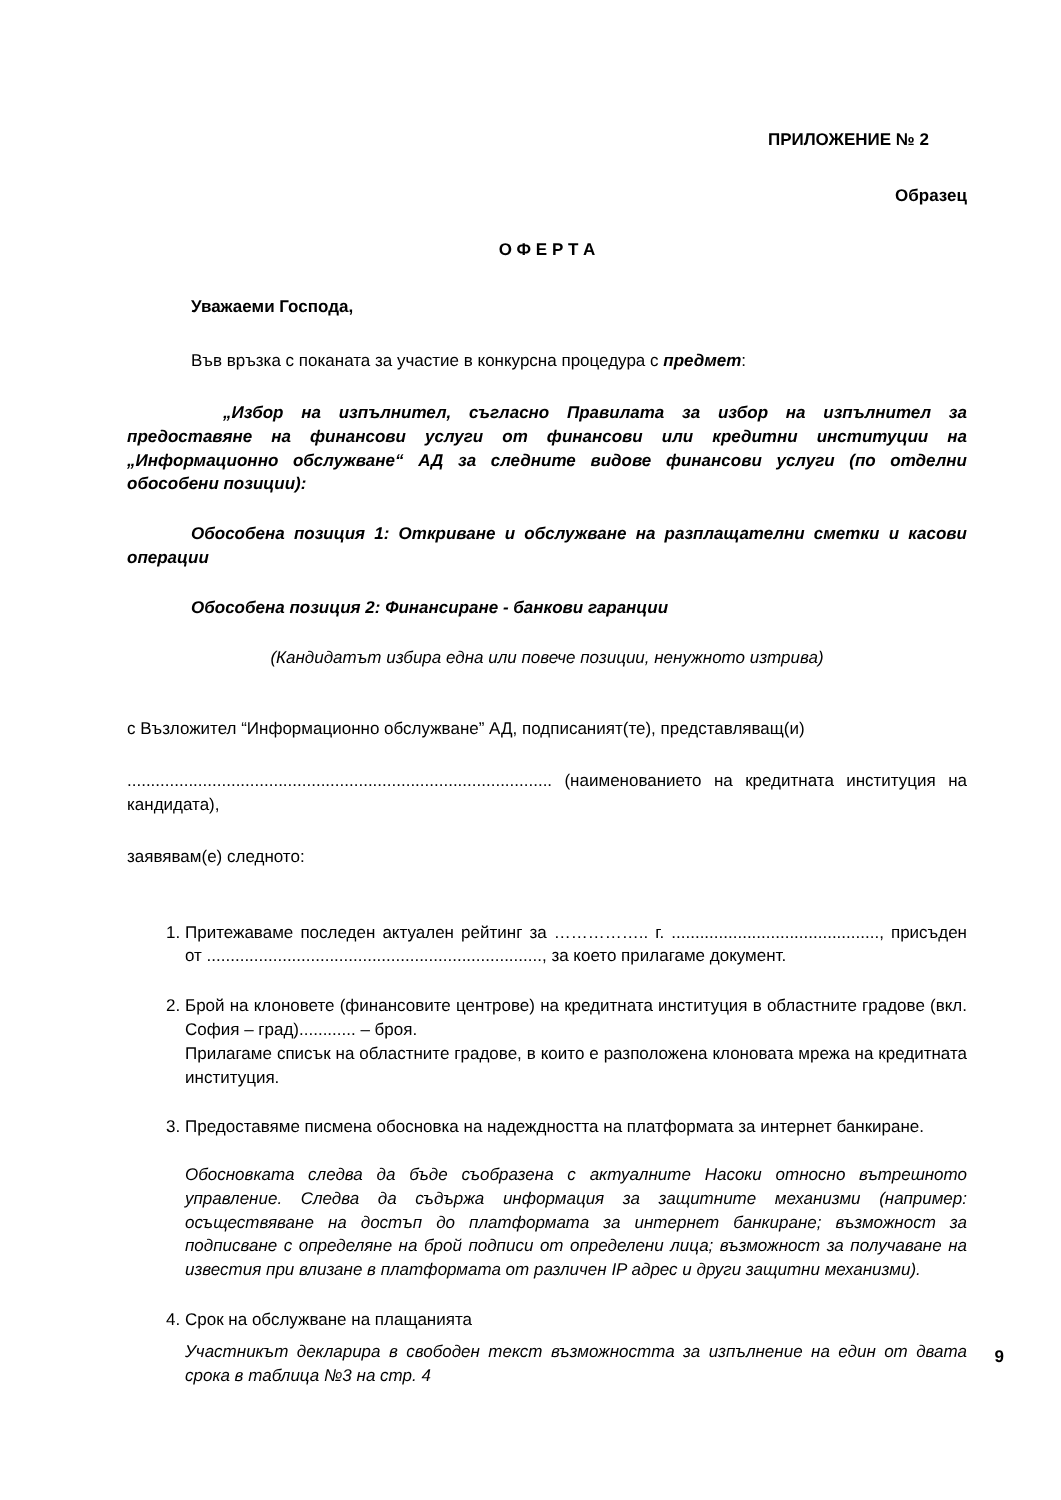ПРИЛОЖЕНИЕ № 2
Образец
О Ф Е Р Т А
Уважаеми Господа,
Във връзка с поканата за участие в конкурсна процедура с предмет:
„Избор на изпълнител, съгласно Правилата за избор на изпълнител за предоставяне на финансови услуги от финансови или кредитни институции на „Информационно обслужване“ АД за следните видове финансови услуги (по отделни обособени позиции):
Обособена позиция 1: Откриване и обслужване на разплащателни сметки и касови операции
Обособена позиция 2: Финансиране - банкови гаранции
(Кандидатът избира една или повече позиции, ненужното изтрива)
с Възложител “Информационно обслужване” АД, подписаният(те), представляващ(и)
.......................................................................................... (наименованието на кредитната институция на кандидата),
заявявам(е) следното:
1. Притежаваме последен актуален рейтинг за …………….. г. ............................................, присъден от ......................................................................., за което прилагаме документ.
2. Брой на клоновете (финансовите центрове) на кредитната институция в областните градове (вкл. София – град)............ – броя.
Прилагаме списък на областните градове, в които е разположена клоновата мрежа на кредитната институция.
3. Предоставяме писмена обосновка на надеждността на платформата за интернет банкиране.
Обосновката следва да бъде съобразена с актуалните Насоки относно вътрешното управление. Следва да съдържа информация за защитните механизми (например: осъществяване на достъп до платформата за интернет банкиране; възможност за подписване с определяне на брой подписи от определени лица; възможност за получаване на известия при влизане в платформата от различен IP адрес и други защитни механизми).
4. Срок на обслужване на плащанията
Участникът декларира в свободен текст възможността за изпълнение на един от двата срока в таблица №3 на стр. 4
9